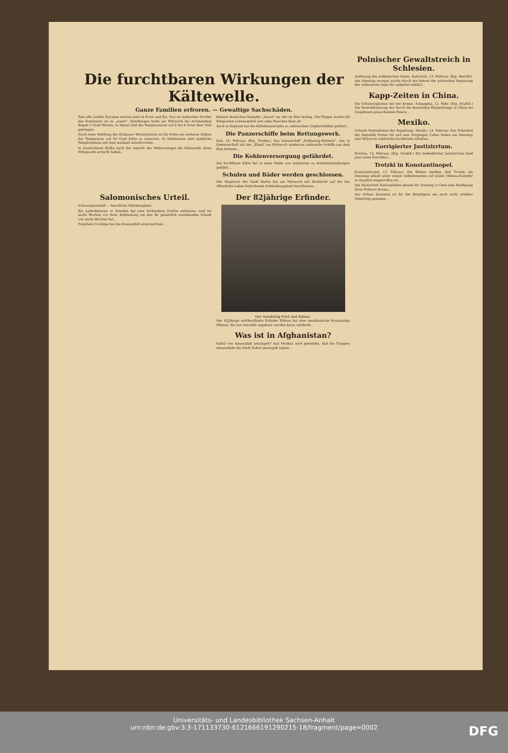Die furchtbaren Wirkungen der Kältewelle.
Ganze Familien erfroren. — Gewaltige Sachschäden.
Fast alle Länder Europas starren jetzt in Frost und Eis. Nur im äußersten Norden des Kontinents ist es „warm". Spitzbergen hatte am Mittwoch bei strömendem Regen 2 Grad Wärme, in Island sind die Temperaturen auf 6 bis 8 Grad über Null gestiegen.
Nach einer Meldung der Krakauer Wetterstation ist für Polen ein weiteres Sinken der Temperatur auf 50 Grad Kälte zu erwarten. In Südslawien sind sämtliche Telephonlinien mit dem Ausland unterbrochen...
In Deutschland dürfte nach der Ansicht der Meteorologen die Kältewelle ihren Höhepunkt erreicht haben...
kleinen deutschen Dampfer „Saxon" an, der im Eise festlag. Die Flieger warfen 80 Kilogramm Lebensmittel und zehn Flaschen Rum ab.
Auch in England hat die Kältekatastrophe zu zahlreichen Unglücksfällen geführt...
Die Panzerschiffe beim Rettungswerk.
Kiel, 14. Februar. (Eig. Funkm.) Das Linienschiff „Schleswig-Holstein", das in Gemeinschaft mit der „Elsaß" am Mittwoch wiederum zahlreiche Schiffe aus dem Eise befreite...
Die Kohlenversorgung gefährdet.
Die furchtbare Kälte hat in einer Reihe von Industrien zu Arbeitseinstellungen geführt...
Schulen und Bäder werden geschlossen.
Der Magistrat der Stadt Berlin hat am Mittwoch mit Rücksicht auf die das öffentliche Leben bedrohende Kohlenknappheit beschlossen...
Salomonisches Urteil.
Schwangerschaft — berufliche Fahrlässigkeit.
Ein Ladenbesitzer in Dresden hat eine Verkäuferin fristlos entlassen, weil sie sechs Wochen vor ihrer Entbindung um den ihr gesetzlich zustehenden Urlaub von sechs Wochen bat...
Präsident Coolidge hat die Kreuzerbill unterzeichnet...
Der 82jährige Erfinder.
Der Autokönig Ford und Edison.
Der 82jährige weltberühmte Erfinder Edison hat eine mexikanische Krautartige Pflanze, die wie Getreide angebaut werden kann, entdeckt...
Was ist in Afghanistan?
Kabul von Amanullah umzingelt? Aus Moskau wird gemeldet, daß die Truppen Amanullahs die Stadt Kabul umzingelt haben...
Polnischer Gewaltstreich in Schlesien.
Auflösung des schlesischen Sejms. Kattowitz, 13. Februar. (Eig. Bericht). Am Dienstag morgen wurde durch ein Dekret der polnischen Regierung der schlesische Sejm für aufgelöst erklärt...
Kapp-Zeiten in China.
Die Schwierigkeiten mit der Armee. Schanghai, 12. Febr. (Eig. Drahtb.) Die Demobilisierung der durch die dauernden Bürgerkriege in China ins Ungeheure gewachsenen Heere...
Mexiko.
Scharfe Maßnahmen der Regierung. Mexiko, 14. Februar. Der Präsident der Republik Portes Gil und sein Vorgänger Calles haben am Dienstag und Mittwoch zahlreiche Drohbriefe erhalten...
Korrigierter Justizirrtum.
Breslau, 13. Februar. (Eig. Drahtb.) Ein bedenklicher Justizirrtum fand jetzt seine Korrektur...
Trotzki in Konstantinopel.
Konstantinopel, 13. Februar. Die Blätter melden, daß Trotzki am Dienstag abend unter einem Geheimnamen auf einem Odessa-Dampfer in Stambul eingetroffen ist...
Die flämischen Nationalisten planen für Sonntag in Gent eine Huldigung ihres Führers Borms...
Der Kölner Karneval ist für die Beteiligten ein noch nicht erlebter Mißerfolg gewesen...
Universitäts- und Landesbibliothek Sachsen-Anhalt
urn:nbn:de:gbv:3:3-171133730-612166619129021​5-18/fragment/page=0002
DFG